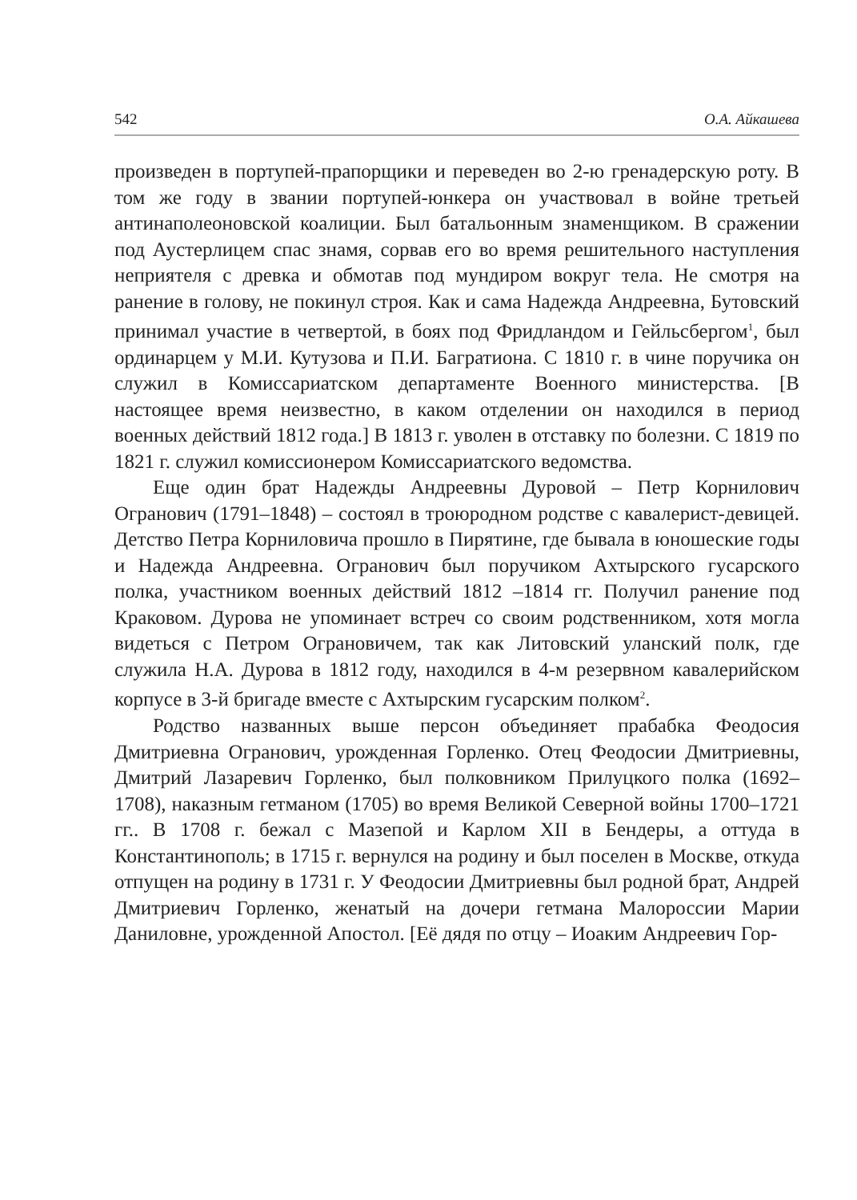542 О.А. Айкашева
произведен в портупей-прапорщики и переведен во 2-ю гренадерскую роту. В том же году в звании портупей-юнкера он участвовал в войне третьей антинаполеоновской коалиции. Был батальонным знаменщиком. В сражении под Аустерлицем спас знамя, сорвав его во время решительного наступления неприятеля с древка и обмотав под мундиром вокруг тела. Не смотря на ранение в голову, не покинул строя. Как и сама Надежда Андреевна, Бутовский принимал участие в четвертой, в боях под Фридландом и Гейльсбергом<sup>1</sup>, был ординарцем у М.И. Кутузова и П.И. Багратиона. С 1810 г. в чине поручика он служил в Комиссариатском департаменте Военного министерства. [В настоящее время неизвестно, в каком отделении он находился в период военных действий 1812 года.] В 1813 г. уволен в отставку по болезни. С 1819 по 1821 г. служил комиссионером Комиссариатского ведомства.
Еще один брат Надежды Андреевны Дуровой – Петр Корнилович Огранович (1791–1848) – состоял в троюродном родстве с кавалерист-девицей. Детство Петра Корниловича прошло в Пирятине, где бывала в юношеские годы и Надежда Андреевна. Огранович был поручиком Ахтырского гусарского полка, участником военных действий 1812 –1814 гг. Получил ранение под Краковом. Дурова не упоминает встреч со своим родственником, хотя могла видеться с Петром Ограновичем, так как Литовский уланский полк, где служила Н.А. Дурова в 1812 году, находился в 4-м резервном кавалерийском корпусе в 3-й бригаде вместе с Ахтырским гусарским полком<sup>2</sup>.
Родство названных выше персон объединяет прабабка Феодосия Дмитриевна Огранович, урожденная Горленко. Отец Феодосии Дмитриевны, Дмитрий Лазаревич Горленко, был полковником Прилуцкого полка (1692–1708), наказным гетманом (1705) во время Великой Северной войны 1700–1721 гг.. В 1708 г. бежал с Мазепой и Карлом XII в Бендеры, а оттуда в Константинополь; в 1715 г. вернулся на родину и был поселен в Москве, откуда отпущен на родину в 1731 г. У Феодосии Дмитриевны был родной брат, Андрей Дмитриевич Горленко, женатый на дочери гетмана Малороссии Марии Даниловне, урожденной Апостол. [Её дядя по отцу – Иоаким Андреевич Гор-